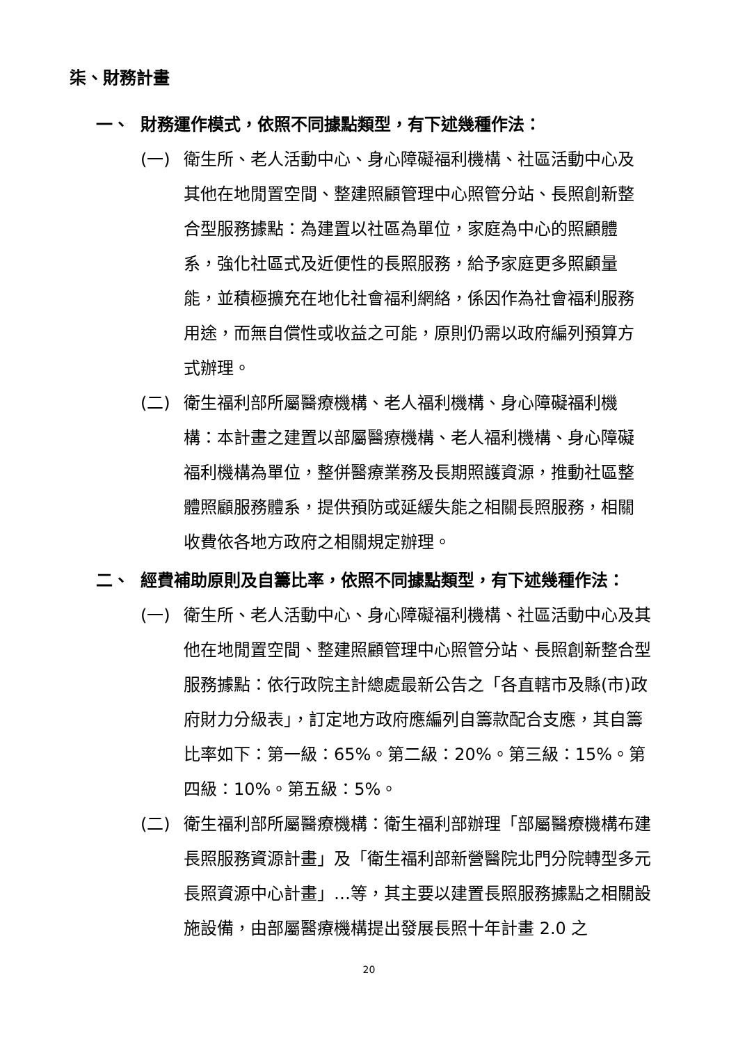柒、財務計畫
一、 財務運作模式，依照不同據點類型，有下述幾種作法：
(一) 衛生所、老人活動中心、身心障礙福利機構、社區活動中心及其他在地閒置空間、整建照顧管理中心照管分站、長照創新整合型服務據點：為建置以社區為單位，家庭為中心的照顧體系，強化社區式及近便性的長照服務，給予家庭更多照顧量能，並積極擴充在地化社會福利網絡，係因作為社會福利服務用途，而無自償性或收益之可能，原則仍需以政府編列預算方式辦理。
(二) 衛生福利部所屬醫療機構、老人福利機構、身心障礙福利機構：本計畫之建置以部屬醫療機構、老人福利機構、身心障礙福利機構為單位，整併醫療業務及長期照護資源，推動社區整體照顧服務體系，提供預防或延緩失能之相關長照服務，相關收費依各地方政府之相關規定辦理。
二、 經費補助原則及自籌比率，依照不同據點類型，有下述幾種作法：
(一) 衛生所、老人活動中心、身心障礙福利機構、社區活動中心及其他在地閒置空間、整建照顧管理中心照管分站、長照創新整合型服務據點：依行政院主計總處最新公告之「各直轄市及縣(市)政府財力分級表」，訂定地方政府應編列自籌款配合支應，其自籌比率如下：第一級：65%。第二級：20%。第三級：15%。第四級：10%。第五級：5%。
(二) 衛生福利部所屬醫療機構：衛生福利部辦理「部屬醫療機構布建長照服務資源計畫」及「衛生福利部新營醫院北門分院轉型多元長照資源中心計畫」…等，其主要以建置長照服務據點之相關設施設備，由部屬醫療機構提出發展長照十年計畫 2.0 之
20